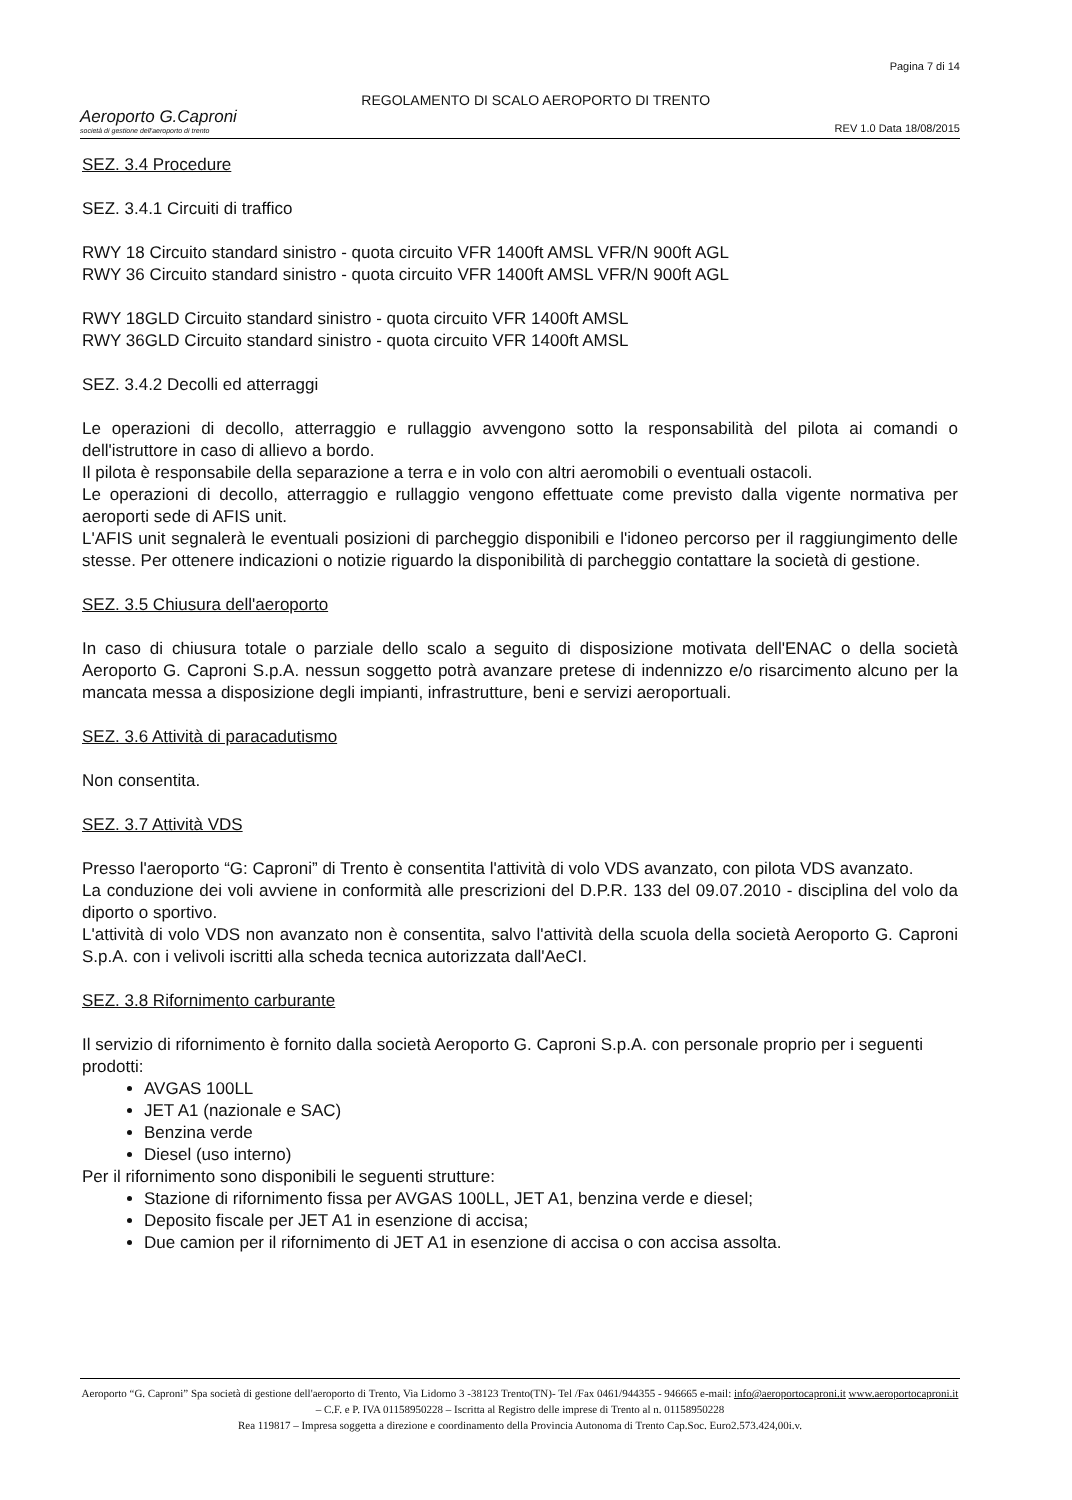Aeroporto G.Caproni
società di gestione dell'aeroporto di trento
REGOLAMENTO DI SCALO AEROPORTO DI TRENTO
Pagina 7 di 14
REV 1.0 Data 18/08/2015
SEZ. 3.4 Procedure
SEZ. 3.4.1 Circuiti di traffico
RWY 18 Circuito standard sinistro - quota circuito VFR 1400ft AMSL VFR/N 900ft AGL
RWY 36 Circuito standard sinistro - quota circuito VFR 1400ft AMSL VFR/N 900ft AGL
RWY 18GLD Circuito standard sinistro - quota circuito VFR 1400ft AMSL
RWY 36GLD Circuito standard sinistro - quota circuito VFR 1400ft AMSL
SEZ. 3.4.2 Decolli ed atterraggi
Le operazioni di decollo, atterraggio e rullaggio avvengono sotto la responsabilità del pilota ai comandi o dell'istruttore in caso di allievo a bordo.
Il pilota è responsabile della separazione a terra e in volo con altri aeromobili o eventuali ostacoli.
Le operazioni di decollo, atterraggio e rullaggio vengono effettuate come previsto dalla vigente normativa per aeroporti sede di AFIS unit.
L'AFIS unit segnalerà le eventuali posizioni di parcheggio disponibili e l'idoneo percorso per il raggiungimento delle stesse. Per ottenere indicazioni o notizie riguardo la disponibilità di parcheggio contattare la società di gestione.
SEZ. 3.5 Chiusura dell'aeroporto
In caso di chiusura totale o parziale dello scalo a seguito di disposizione motivata dell'ENAC o della società Aeroporto G. Caproni S.p.A. nessun soggetto potrà avanzare pretese di indennizzo e/o risarcimento alcuno per la mancata messa a disposizione degli impianti, infrastrutture, beni e servizi aeroportuali.
SEZ. 3.6 Attività di paracadutismo
Non consentita.
SEZ. 3.7 Attività VDS
Presso l'aeroporto “G: Caproni” di Trento è consentita l'attività di volo VDS avanzato, con pilota VDS avanzato.
La conduzione dei voli avviene in conformità alle prescrizioni del D.P.R. 133 del 09.07.2010 - disciplina del volo da diporto o sportivo.
L'attività di volo VDS non avanzato non è consentita, salvo l'attività della scuola della società Aeroporto G. Caproni S.p.A. con i velivoli iscritti alla scheda tecnica autorizzata dall'AeCI.
SEZ. 3.8 Rifornimento carburante
Il servizio di rifornimento è fornito dalla società Aeroporto G. Caproni S.p.A. con personale proprio per i seguenti prodotti:
AVGAS 100LL
JET A1 (nazionale e SAC)
Benzina verde
Diesel (uso interno)
Per il rifornimento sono disponibili le seguenti strutture:
Stazione di rifornimento fissa per AVGAS 100LL, JET A1, benzina verde e diesel;
Deposito fiscale per JET A1 in esenzione di accisa;
Due camion per il rifornimento di JET A1 in esenzione di accisa o con accisa assolta.
Aeroporto “G. Caproni” Spa società di gestione dell'aeroporto di Trento, Via Lidorno 3 -38123 Trento(TN)- Tel /Fax 0461/944355 - 946665 e-mail: info@aeroportocaproni.it www.aeroportocaproni.it – C.F. e P. IVA 01158950228 – Iscritta al Registro delle imprese di Trento al n. 01158950228
Rea 119817 – Impresa soggetta a direzione e coordinamento della Provincia Autonoma di Trento Cap.Soc. Euro2.573.424,00i.v.